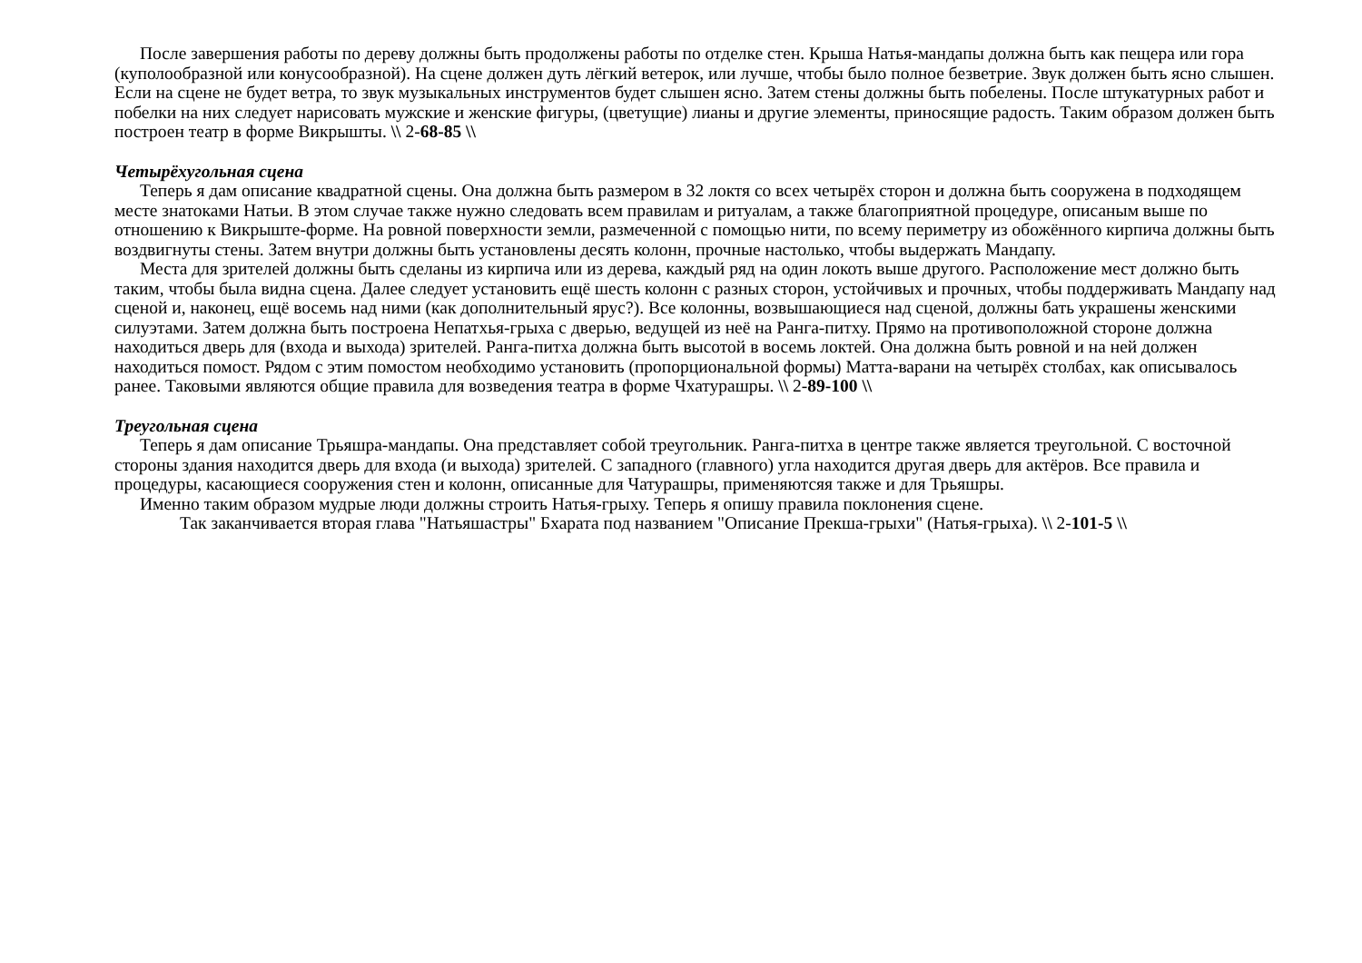После завершения работы по дереву должны быть продолжены работы по отделке стен. Крыша Натья-мандапы должна быть как пещера или гора (куполообразной или конусообразной). На сцене должен дуть лёгкий ветерок, или лучше, чтобы было полное безветрие. Звук должен быть ясно слышен. Если на сцене не будет ветра, то звук музыкальных инструментов будет слышен ясно. Затем стены должны быть побелены. После штукатурных работ и побелки на них следует нарисовать мужские и женские фигуры, (цветущие) лианы и другие элементы, приносящие радость. Таким образом должен быть построен театр в форме Викрышты. \\ 2-68-85 \\
Четырёхугольная сцена
Теперь я дам описание квадратной сцены. Она должна быть размером в 32 локтя со всех четырёх сторон и должна быть сооружена в подходящем месте знатоками Натьи. В этом случае также нужно следовать всем правилам и ритуалам, а также благоприятной процедуре, описаным выше по отношению к Викрыште-форме. На ровной поверхности земли, размеченной с помощью нити, по всему периметру из обожённого кирпича должны быть воздвигнуты стены. Затем внутри должны быть установлены десять колонн, прочные настолько, чтобы выдержать Мандапу.
Места для зрителей должны быть сделаны из кирпича или из дерева, каждый ряд на один локоть выше другого. Расположение мест должно быть таким, чтобы была видна сцена. Далее следует установить ещё шесть колонн с разных сторон, устойчивых и прочных, чтобы поддерживать Мандапу над сценой и, наконец, ещё восемь над ними (как дополнительный ярус?). Все колонны, возвышающиеся над сценой, должны бать украшены женскими силуэтами. Затем должна быть построена Непатхья-грыха с дверью, ведущей из неё на Ранга-питху. Прямо на противоположной стороне должна находиться дверь для (входа и выхода) зрителей. Ранга-питха должна быть высотой в восемь локтей. Она должна быть ровной и на ней должен находиться помост. Рядом с этим помостом необходимо установить (пропорциональной формы) Матта-варани на четырёх столбах, как описывалось ранее. Таковыми являются общие правила для возведения театра в форме Чхатурашры. \\ 2-89-100 \\
Треугольная сцена
Теперь я дам описание Трьяшра-мандапы. Она представляет собой треугольник. Ранга-питха в центре также является треугольной. С восточной стороны здания находится дверь для входа (и выхода) зрителей. С западного (главного) угла находится другая дверь для актёров. Все правила и процедуры, касающиеся сооружения стен и колонн, описанные для Чатурашры, применяютсяя также и для Трьяшры.
Именно таким образом мудрые люди должны строить Натья-грыху. Теперь я опишу правила поклонения сцене.
Так заканчивается вторая глава "Натьяшастры" Бхарата под названием "Описание Прекша-грыхи" (Натья-грыха). \\ 2-101-5 \\